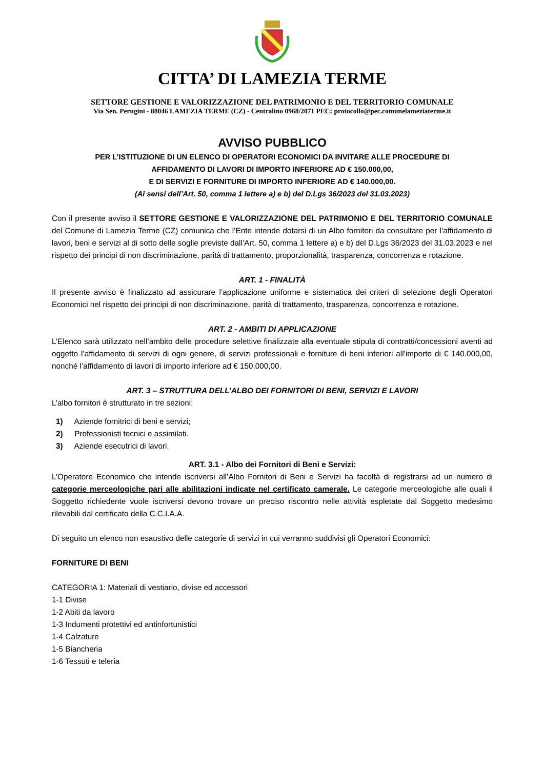CITTA’ DI LAMEZIA TERME
SETTORE GESTIONE E VALORIZZAZIONE DEL PATRIMONIO E DEL TERRITORIO COMUNALE
Via Sen. Perugini - 88046 LAMEZIA TERME (CZ) - Centralino 0968/2071 PEC: protocollo@pec.comunelameziaterme.it
AVVISO PUBBLICO
PER L'ISTITUZIONE DI UN ELENCO DI OPERATORI ECONOMICI DA INVITARE ALLE PROCEDURE DI
AFFIDAMENTO DI LAVORI DI IMPORTO INFERIORE AD € 150.000,00,
E DI SERVIZI E FORNITURE DI IMPORTO INFERIORE AD € 140.000,00.
(Ai sensi dell’Art. 50, comma 1 lettere a) e b) del D.Lgs 36/2023 del 31.03.2023)
Con il presente avviso il SETTORE GESTIONE E VALORIZZAZIONE DEL PATRIMONIO E DEL TERRITORIO COMUNALE del Comune di Lamezia Terme (CZ) comunica che l’Ente intende dotarsi di un Albo fornitori da consultare per l’affidamento di lavori, beni e servizi al di sotto delle soglie previste dall’Art. 50, comma 1 lettere a) e b) del D.Lgs 36/2023 del 31.03.2023 e nel rispetto dei principi di non discriminazione, parità di trattamento, proporzionalità, trasparenza, concorrenza e rotazione.
ART. 1 - FINALITÀ
Il presente avviso è finalizzato ad assicurare l’applicazione uniforme e sistematica dei criteri di selezione degli Operatori Economici nel rispetto dei principi di non discriminazione, parità di trattamento, trasparenza, concorrenza e rotazione.
ART. 2 - AMBITI DI APPLICAZIONE
L’Elenco sarà utilizzato nell’ambito delle procedure selettive finalizzate alla eventuale stipula di contratti/concessioni aventi ad oggetto l’affidamento di servizi di ogni genere, di servizi professionali e forniture di beni inferiori all’importo di € 140.000,00, nonché l’affidamento di lavori di importo inferiore ad € 150.000,00.
ART. 3 – STRUTTURA DELL’ALBO DEI FORNITORI DI BENI, SERVIZI E LAVORI
L’albo fornitori è strutturato in tre sezioni:
1) Aziende fornitrici di beni e servizi;
2) Professionisti tecnici e assimilati.
3) Aziende esecutrici di lavori.
ART. 3.1 - Albo dei Fornitori di Beni e Servizi:
L’Operatore Economico che intende iscriversi all’Albo Fornitori di Beni e Servizi ha facoltà di registrarsi ad un numero di categorie merceologiche pari alle abilitazioni indicate nel certificato camerale. Le categorie merceologiche alle quali il Soggetto richiedente vuole iscriversi devono trovare un preciso riscontro nelle attività espletate dal Soggetto medesimo rilevabili dal certificato della C.C.I.A.A.
Di seguito un elenco non esaustivo delle categorie di servizi in cui verranno suddivisi gli Operatori Economici:
FORNITURE DI BENI
CATEGORIA 1: Materiali di vestiario, divise ed accessori
1-1 Divise
1-2 Abiti da lavoro
1-3 Indumenti protettivi ed antinfortunistici
1-4 Calzature
1-5 Biancheria
1-6 Tessuti e teleria